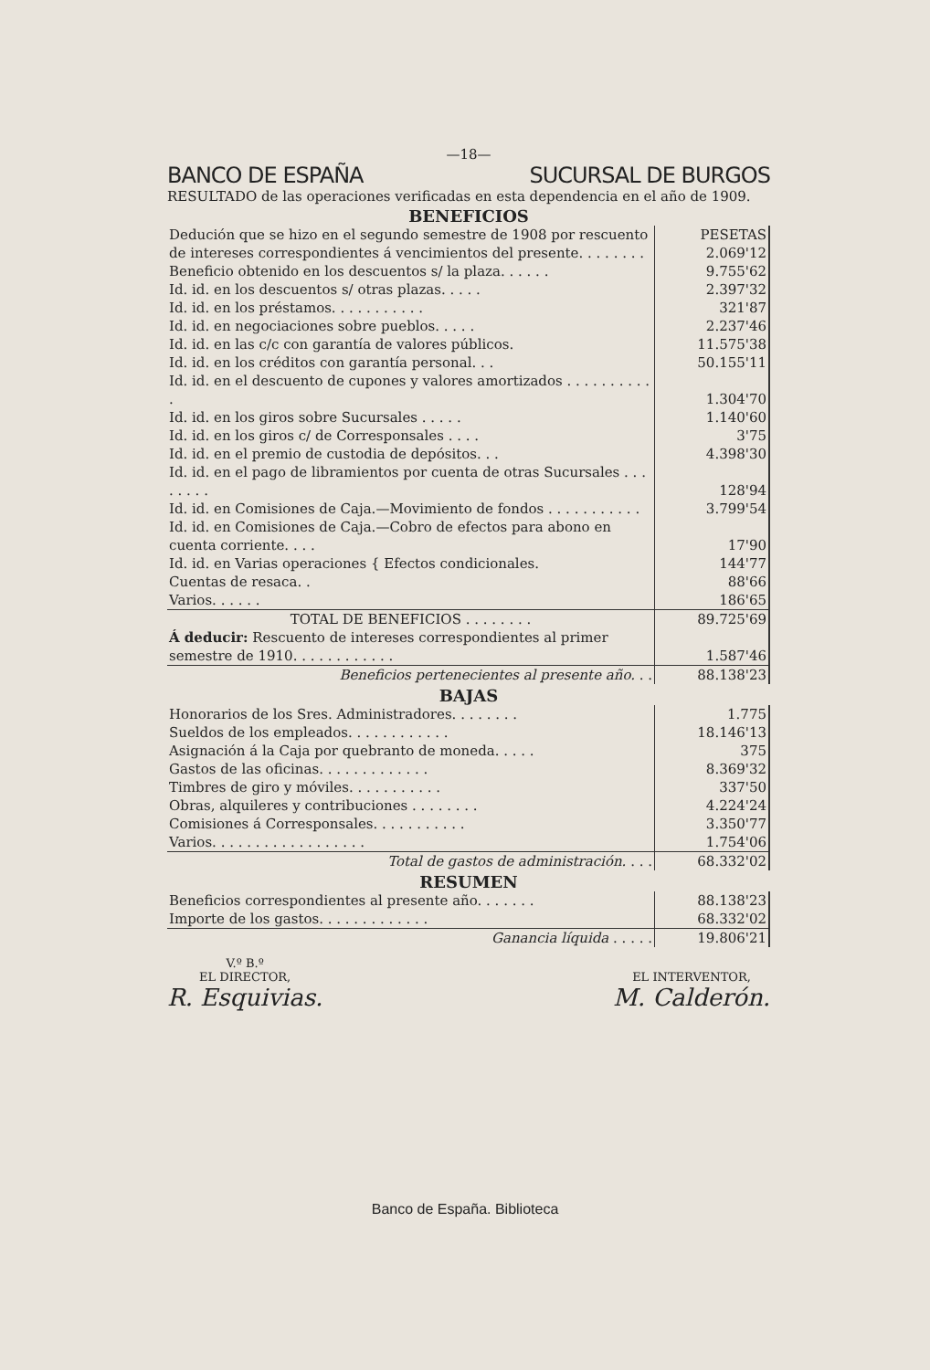—18—
BANCO DE ESPAÑA SUCURSAL DE BURGOS
RESULTADO de las operaciones verificadas en esta dependencia en el año de 1909.
BENEFICIOS
| Dedución que se hizo en el segundo semestre de 1908 por rescuento de intereses correspondientes á vencimientos del presente. . . . . . . . | PESETAS 2.069'12 |
| Beneficio obtenido en los descuentos s/ la plaza. . . . . . | 9.755'62 |
| Id. id. en los descuentos s/ otras plazas. . . . . | 2.397'32 |
| Id. id. en los préstamos. . . . . . . . . . . | 321'87 |
| Id. id. en negociaciones sobre pueblos. . . . . | 2.237'46 |
| Id. id. en las c/c con garantía de valores públicos. | 11.575'38 |
| Id. id. en los créditos con garantía personal. . . | 50.155'11 |
| Id. id. en el descuento de cupones y valores amortizados . . . . . . . . . . . | 1.304'70 |
| Id. id. en los giros sobre Sucursales . . . . . | 1.140'60 |
| Id. id. en los giros c/ de Corresponsales . . . . | 3'75 |
| Id. id. en el premio de custodia de depósitos. . . | 4.398'30 |
| Id. id. en el pago de libramientos por cuenta de otras Sucursales . . . . . . . . | 128'94 |
| Id. id. en Comisiones de Caja.—Movimiento de fondos . . . . . . . . . . . | 3.799'54 |
| Id. id. en Comisiones de Caja.—Cobro de efectos para abono en cuenta corriente. . . . | 17'90 |
| Id. id. en Varias operaciones { Efectos condicionales. | 144'77 |
| Cuentas de resaca. . | 88'66 |
| Varios. . . . . . | 186'65 |
| TOTAL DE BENEFICIOS . . . . . . . . | 89.725'69 |
| Á deducir: Rescuento de intereses correspondientes al primer semestre de 1910. . . . . . . . . . . . | 1.587'46 |
| Beneficios pertenecientes al presente año. . . | 88.138'23 |
BAJAS
| Honorarios de los Sres. Administradores. . . . . . . . | 1.775 |
| Sueldos de los empleados. . . . . . . . . . . . | 18.146'13 |
| Asignación á la Caja por quebranto de moneda. . . . . | 375 |
| Gastos de las oficinas. . . . . . . . . . . . . | 8.369'32 |
| Timbres de giro y móviles. . . . . . . . . . . | 337'50 |
| Obras, alquileres y contribuciones . . . . . . . . | 4.224'24 |
| Comisiones á Corresponsales. . . . . . . . . . . | 3.350'77 |
| Varios. . . . . . . . . . . . . . . . . . | 1.754'06 |
| Total de gastos de administración. . . . | 68.332'02 |
RESUMEN
| Beneficios correspondientes al presente año. . . . . . . | 88.138'23 |
| Importe de los gastos. . . . . . . . . . . . . | 68.332'02 |
| Ganancia líquida . . . . . | 19.806'21 |
V.º B.º
EL DIRECTOR,
R. Esquivias.
EL INTERVENTOR,
M. Calderón.
Banco de España. Biblioteca